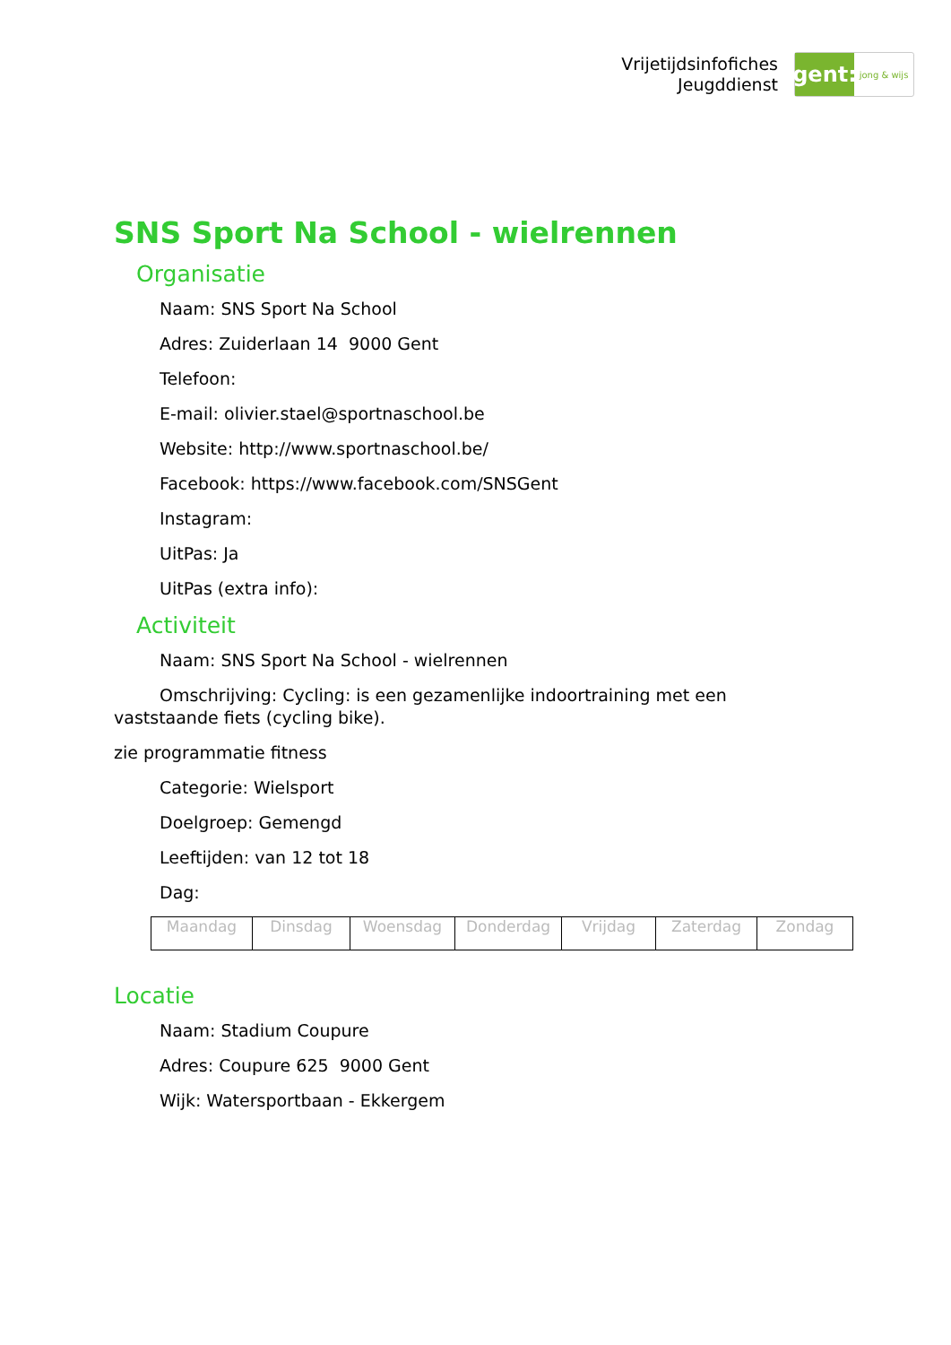Vrijetijdsinfofiches
Jeugddienst
gent:
jong & wijs
SNS Sport Na School - wielrennen
Organisatie
Naam: SNS Sport Na School
Adres: Zuiderlaan 14 9000 Gent
Telefoon:
E-mail: olivier.stael@sportnaschool.be
Website: http://www.sportnaschool.be/
Facebook: https://www.facebook.com/SNSGent
Instagram:
UitPas: Ja
UitPas (extra info):
Activiteit
Naam: SNS Sport Na School - wielrennen
Omschrijving: Cycling: is een gezamenlijke indoortraining met een vaststaande fiets (cycling bike).
zie programmatie fitness
Categorie: Wielsport
Doelgroep: Gemengd
Leeftijden: van 12 tot 18
Dag:
| Maandag | Dinsdag | Woensdag | Donderdag | Vrijdag | Zaterdag | Zondag |
Locatie
Naam: Stadium Coupure
Adres: Coupure 625 9000 Gent
Wijk: Watersportbaan - Ekkergem